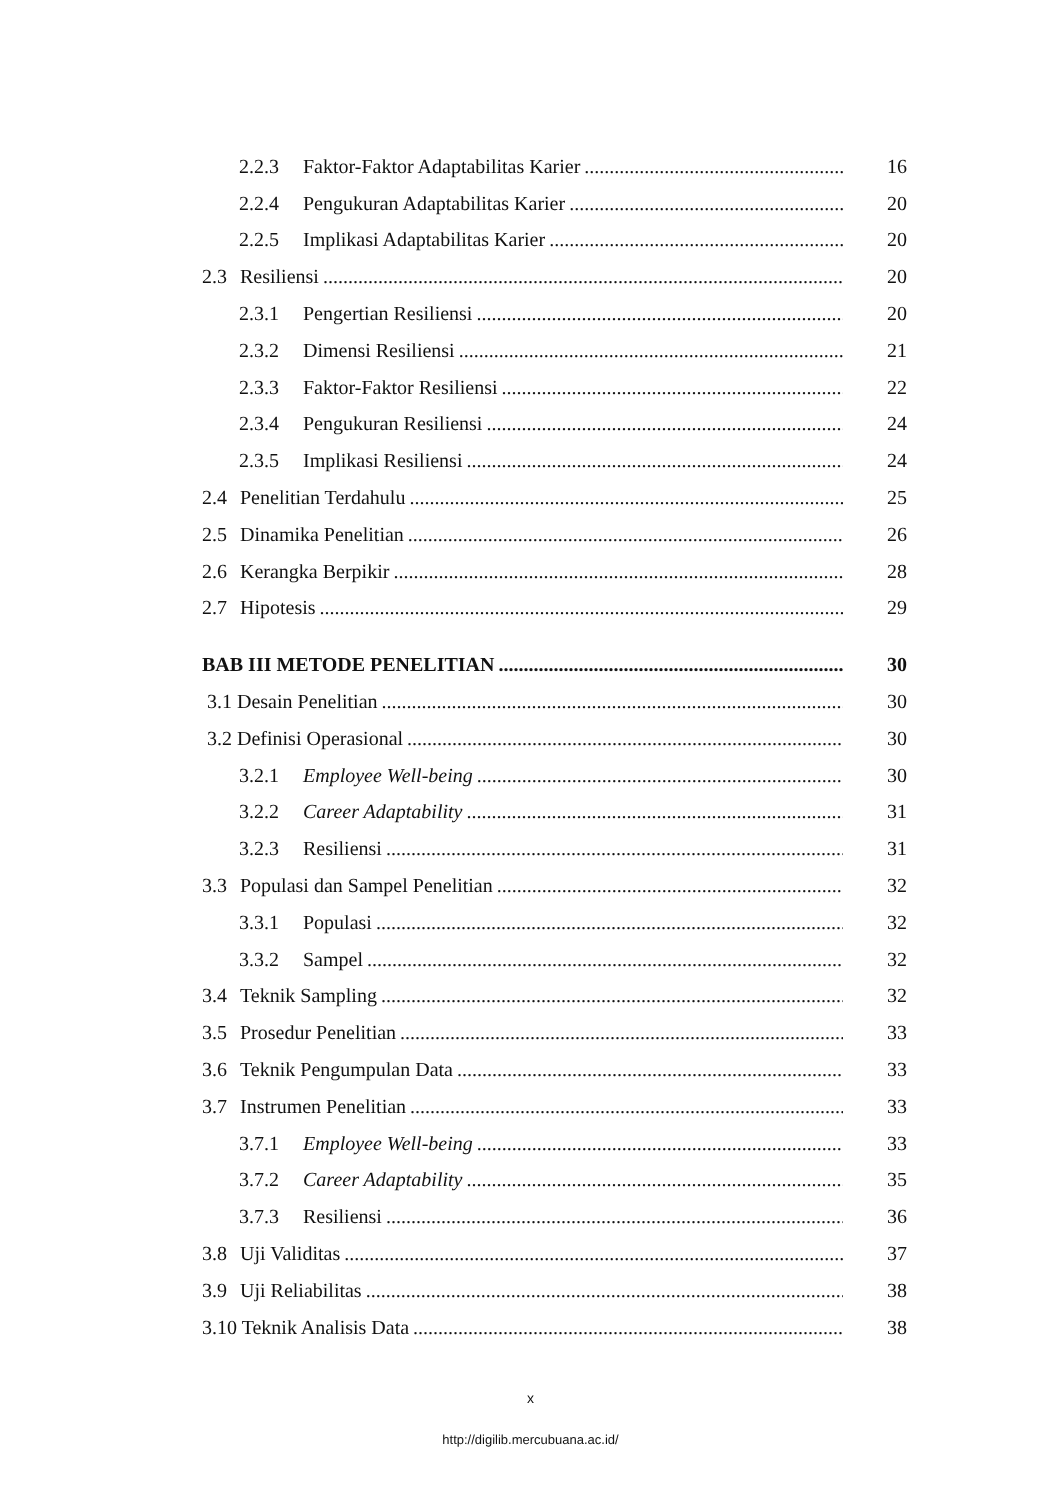2.2.3 Faktor-Faktor Adaptabilitas Karier 16
2.2.4 Pengukuran Adaptabilitas Karier 20
2.2.5 Implikasi Adaptabilitas Karier 20
2.3 Resiliensi 20
2.3.1 Pengertian Resiliensi 20
2.3.2 Dimensi Resiliensi 21
2.3.3 Faktor-Faktor Resiliensi 22
2.3.4 Pengukuran Resiliensi 24
2.3.5 Implikasi Resiliensi 24
2.4 Penelitian Terdahulu 25
2.5 Dinamika Penelitian 26
2.6 Kerangka Berpikir 28
2.7 Hipotesis 29
BAB III METODE PENELITIAN 30
3.1 Desain Penelitian 30
3.2 Definisi Operasional 30
3.2.1 Employee Well-being 30
3.2.2 Career Adaptability 31
3.2.3 Resiliensi 31
3.3 Populasi dan Sampel Penelitian 32
3.3.1 Populasi 32
3.3.2 Sampel 32
3.4 Teknik Sampling 32
3.5 Prosedur Penelitian 33
3.6 Teknik Pengumpulan Data 33
3.7 Instrumen Penelitian 33
3.7.1 Employee Well-being 33
3.7.2 Career Adaptability 35
3.7.3 Resiliensi 36
3.8 Uji Validitas 37
3.9 Uji Reliabilitas 38
3.10 Teknik Analisis Data 38
x
http://digilib.mercubuana.ac.id/